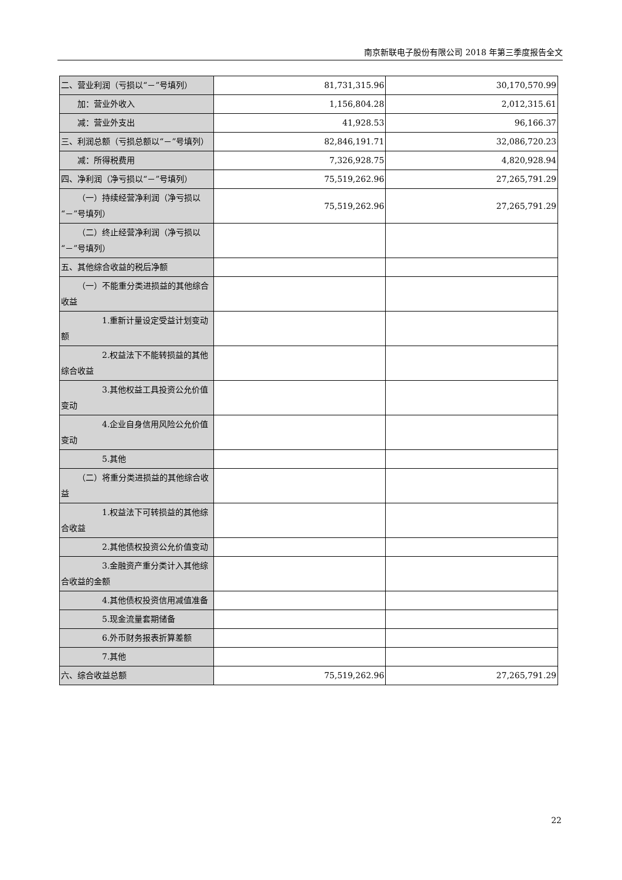南京新联电子股份有限公司 2018 年第三季度报告全文
| 二、营业利润（亏损以“－”号填列） | 81,731,315.96 | 30,170,570.99 |
| 加：营业外收入 | 1,156,804.28 | 2,012,315.61 |
| 减：营业外支出 | 41,928.53 | 96,166.37 |
| 三、利润总额（亏损总额以“－”号填列） | 82,846,191.71 | 32,086,720.23 |
| 减：所得税费用 | 7,326,928.75 | 4,820,928.94 |
| 四、净利润（净亏损以“－”号填列） | 75,519,262.96 | 27,265,791.29 |
| （一）持续经营净利润（净亏损以“－”号填列） | 75,519,262.96 | 27,265,791.29 |
| （二）终止经营净利润（净亏损以“－”号填列） | | |
| 五、其他综合收益的税后净额 | | |
| （一）不能重分类进损益的其他综合收益 | | |
| 1.重新计量设定受益计划变动额 | | |
| 2.权益法下不能转损益的其他综合收益 | | |
| 3.其他权益工具投资公允价值变动 | | |
| 4.企业自身信用风险公允价值变动 | | |
| 5.其他 | | |
| （二）将重分类进损益的其他综合收益 | | |
| 1.权益法下可转损益的其他综合收益 | | |
| 2.其他债权投资公允价值变动 | | |
| 3.金融资产重分类计入其他综合收益的金额 | | |
| 4.其他债权投资信用减值准备 | | |
| 5.现金流量套期储备 | | |
| 6.外币财务报表折算差额 | | |
| 7.其他 | | |
| 六、综合收益总额 | 75,519,262.96 | 27,265,791.29 |
22